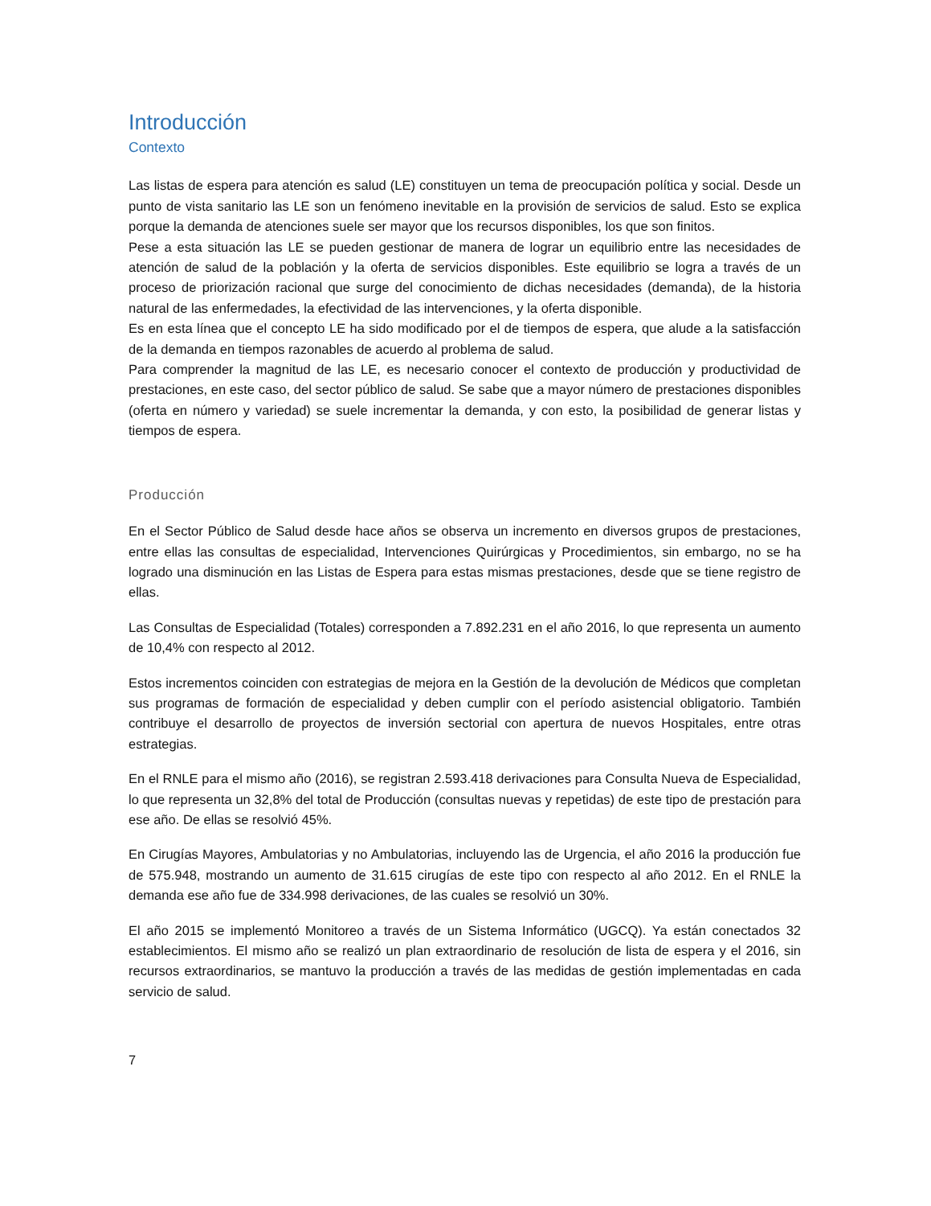Introducción
Contexto
Las listas de espera para atención es salud (LE) constituyen un tema de preocupación política y social. Desde un punto de vista sanitario las LE son un fenómeno inevitable en la provisión de servicios de salud. Esto se explica porque la demanda de atenciones suele ser mayor que los recursos disponibles, los que son finitos.
Pese a esta situación las LE se pueden gestionar de manera de lograr un equilibrio entre las necesidades de atención de salud de la población y la oferta de servicios disponibles. Este equilibrio se logra a través de un proceso de priorización racional que surge del conocimiento de dichas necesidades (demanda), de la historia natural de las enfermedades, la efectividad de las intervenciones, y la oferta disponible.
Es en esta línea que el concepto LE ha sido modificado por el de tiempos de espera, que alude a la satisfacción de la demanda en tiempos razonables de acuerdo al problema de salud.
Para comprender la magnitud de las LE, es necesario conocer el contexto de producción y productividad de prestaciones, en este caso, del sector público de salud. Se sabe que a mayor número de prestaciones disponibles (oferta en número y variedad) se suele incrementar la demanda, y con esto, la posibilidad de generar listas y tiempos de espera.
Producción
En el Sector Público de Salud desde hace años se observa un incremento en diversos grupos de prestaciones, entre ellas las consultas de especialidad, Intervenciones Quirúrgicas y Procedimientos, sin embargo, no se ha logrado una disminución en las Listas de Espera para estas mismas prestaciones, desde que se tiene registro de ellas.
Las Consultas de Especialidad (Totales) corresponden a 7.892.231 en el año 2016, lo que representa un aumento de 10,4% con respecto al 2012.
Estos incrementos coinciden con estrategias de mejora en la Gestión de la devolución de Médicos que completan sus programas de formación de especialidad y deben cumplir con el período asistencial obligatorio. También contribuye el desarrollo de proyectos de inversión sectorial con apertura de nuevos Hospitales, entre otras estrategias.
En el RNLE para el mismo año (2016), se registran 2.593.418 derivaciones para Consulta Nueva de Especialidad, lo que representa un 32,8% del total de Producción (consultas nuevas y repetidas) de este tipo de prestación para ese año. De ellas se resolvió 45%.
En Cirugías Mayores, Ambulatorias y no Ambulatorias, incluyendo las de Urgencia, el año 2016 la producción fue de 575.948, mostrando un aumento de 31.615 cirugías de este tipo con respecto al año 2012. En el RNLE la demanda ese año fue de 334.998 derivaciones, de las cuales se resolvió un 30%.
El año 2015 se implementó Monitoreo a través de un Sistema Informático (UGCQ). Ya están conectados 32 establecimientos. El mismo año se realizó un plan extraordinario de resolución de lista de espera y el 2016, sin recursos extraordinarios, se mantuvo la producción a través de las medidas de gestión implementadas en cada servicio de salud.
7